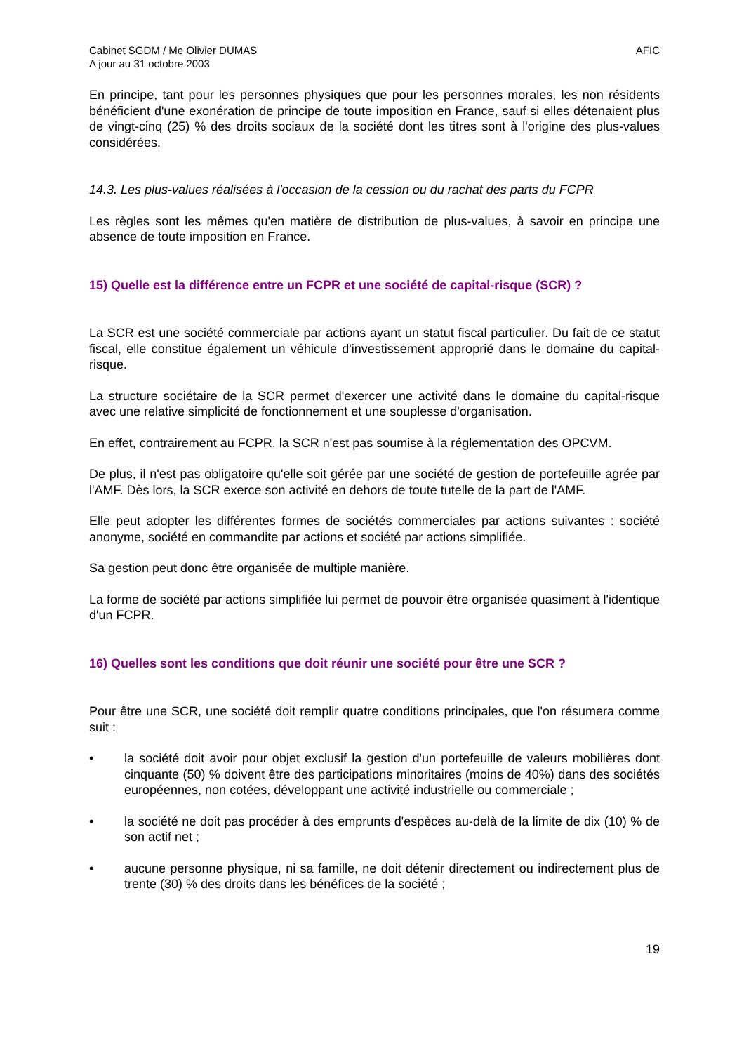Cabinet SGDM / Me Olivier DUMAS
A jour au 31 octobre 2003
AFIC
En principe, tant pour les personnes physiques que pour les personnes morales, les non résidents bénéficient d'une exonération de principe de toute imposition en France, sauf si elles détenaient plus de vingt-cinq (25) % des droits sociaux de la société dont les titres sont à l'origine des plus-values considérées.
14.3. Les plus-values réalisées à l'occasion de la cession ou du rachat des parts du FCPR
Les règles sont les mêmes qu'en matière de distribution de plus-values, à savoir en principe une absence de toute imposition en France.
15) Quelle est la différence entre un FCPR et une société de capital-risque (SCR) ?
La SCR est une société commerciale par actions ayant un statut fiscal particulier. Du fait de ce statut fiscal, elle constitue également un véhicule d'investissement approprié dans le domaine du capital-risque.
La structure sociétaire de la SCR permet d'exercer une activité dans le domaine du capital-risque avec une relative simplicité de fonctionnement et une souplesse d'organisation.
En effet, contrairement au FCPR, la SCR n'est pas soumise à la réglementation des OPCVM.
De plus, il n'est pas obligatoire qu'elle soit gérée par une société de gestion de portefeuille agrée par l'AMF. Dès lors, la SCR exerce son activité en dehors de toute tutelle de la part de l'AMF.
Elle peut adopter les différentes formes de sociétés commerciales par actions suivantes : société anonyme, société en commandite par actions et société par actions simplifiée.
Sa gestion peut donc être organisée de multiple manière.
La forme de société par actions simplifiée lui permet de pouvoir être organisée quasiment à l'identique d'un FCPR.
16) Quelles sont les conditions que doit réunir une société pour être une SCR ?
Pour être une SCR, une société doit remplir quatre conditions principales, que l'on résumera comme suit :
• la société doit avoir pour objet exclusif la gestion d'un portefeuille de valeurs mobilières dont cinquante (50) % doivent être des participations minoritaires (moins de 40%) dans des sociétés européennes, non cotées, développant une activité industrielle ou commerciale ;
• la société ne doit pas procéder à des emprunts d'espèces au-delà de la limite de dix (10) % de son actif net ;
• aucune personne physique, ni sa famille, ne doit détenir directement ou indirectement plus de trente (30) % des droits dans les bénéfices de la société ;
19